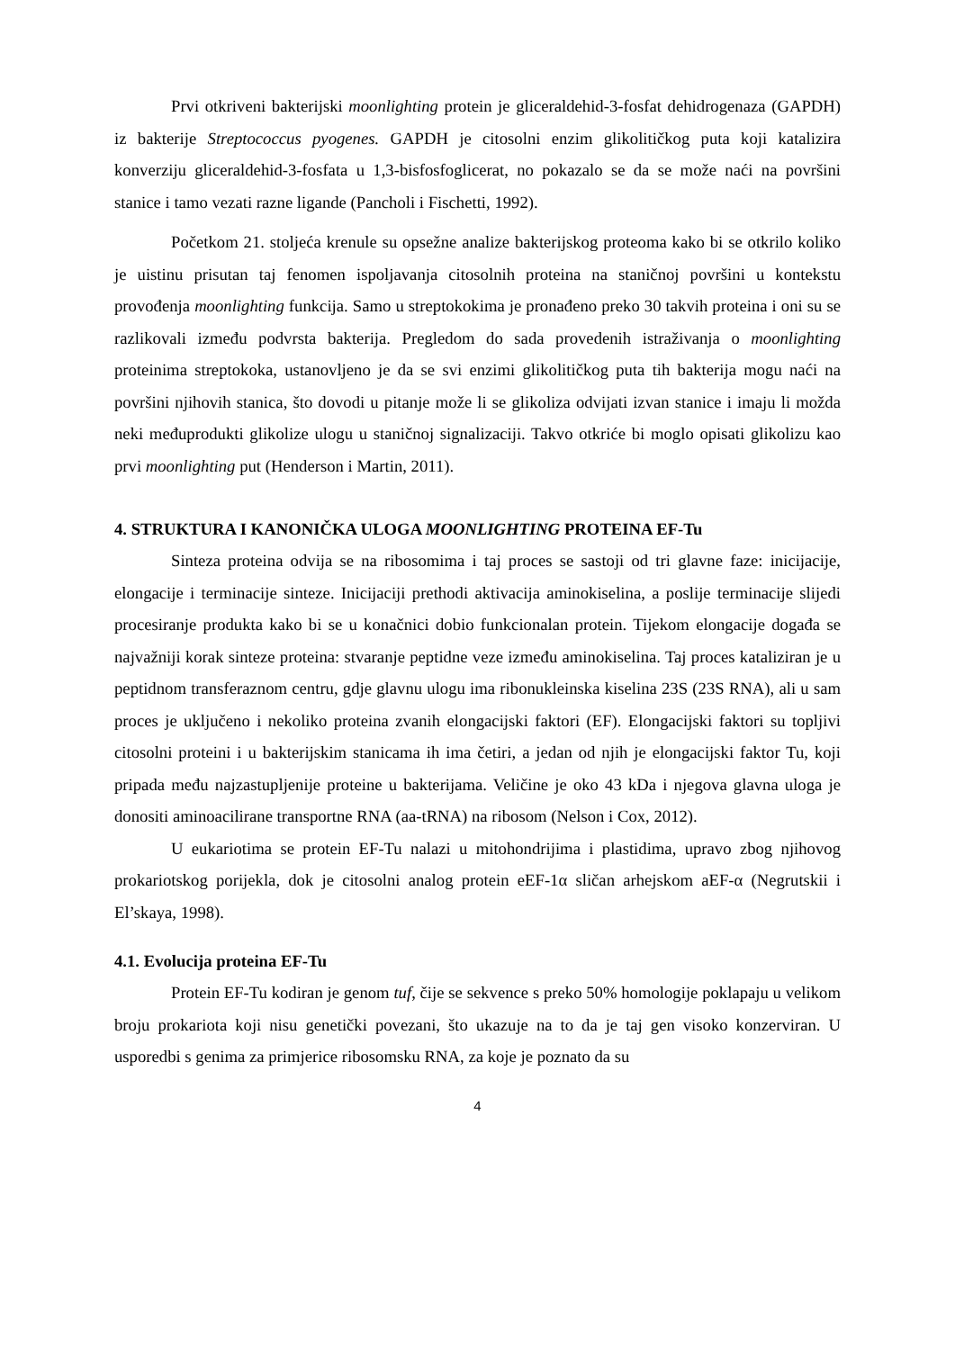Prvi otkriveni bakterijski moonlighting protein je gliceraldehid-3-fosfat dehidrogenaza (GAPDH) iz bakterije Streptococcus pyogenes. GAPDH je citosolni enzim glikolitičkog puta koji katalizira konverziju gliceraldehid-3-fosfata u 1,3-bisfosfoglicerat, no pokazalo se da se može naći na površini stanice i tamo vezati razne ligande (Pancholi i Fischetti, 1992).
Početkom 21. stoljeća krenule su opsežne analize bakterijskog proteoma kako bi se otkrilo koliko je uistinu prisutan taj fenomen ispoljavanja citosolnih proteina na staničnoj površini u kontekstu provođenja moonlighting funkcija. Samo u streptokokima je pronađeno preko 30 takvih proteina i oni su se razlikovali između podvrsta bakterija. Pregledom do sada provedenih istraživanja o moonlighting proteinima streptokoka, ustanovljeno je da se svi enzimi glikolitičkog puta tih bakterija mogu naći na površini njihovih stanica, što dovodi u pitanje može li se glikoliza odvijati izvan stanice i imaju li možda neki međuprodukti glikolize ulogu u staničnoj signalizaciji. Takvo otkriće bi moglo opisati glikolizu kao prvi moonlighting put (Henderson i Martin, 2011).
4. STRUKTURA I KANONIČKA ULOGA MOONLIGHTING PROTEINA EF-Tu
Sinteza proteina odvija se na ribosomima i taj proces se sastoji od tri glavne faze: inicijacije, elongacije i terminacije sinteze. Inicijaciji prethodi aktivacija aminokiselina, a poslije terminacije slijedi procesiranje produkta kako bi se u konačnici dobio funkcionalan protein. Tijekom elongacije događa se najvažniji korak sinteze proteina: stvaranje peptidne veze između aminokiselina. Taj proces kataliziran je u peptidnom transferaznom centru, gdje glavnu ulogu ima ribonukleinska kiselina 23S (23S RNA), ali u sam proces je uključeno i nekoliko proteina zvanih elongacijski faktori (EF). Elongacijski faktori su topljivi citosolni proteini i u bakterijskim stanicama ih ima četiri, a jedan od njih je elongacijski faktor Tu, koji pripada među najzastupljenije proteine u bakterijama. Veličine je oko 43 kDa i njegova glavna uloga je donositi aminoacilirane transportne RNA (aa-tRNA) na ribosom (Nelson i Cox, 2012).
U eukariotima se protein EF-Tu nalazi u mitohondrijima i plastidima, upravo zbog njihovog prokariotskog porijekla, dok je citosolni analog protein eEF-1α sličan arhejskom aEF-α (Negrutskii i El’skaya, 1998).
4.1. Evolucija proteina EF-Tu
Protein EF-Tu kodiran je genom tuf, čije se sekvence s preko 50% homologije poklapaju u velikom broju prokariota koji nisu genetički povezani, što ukazuje na to da je taj gen visoko konzerviran. U usporedbi s genima za primjerice ribosomsku RNA, za koje je poznato da su
4